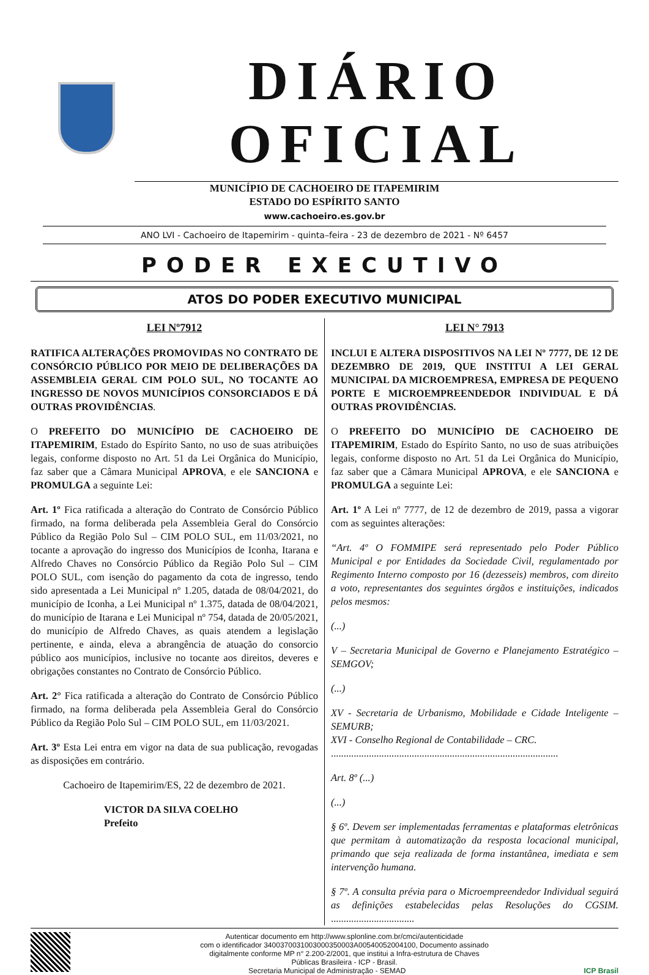DIÁRIO OFICIAL
MUNICÍPIO DE CACHOEIRO DE ITAPEMIRIM
ESTADO DO ESPÍRITO SANTO
www.cachoeiro.es.gov.br
ANO LVI - Cachoeiro de Itapemirim - quinta–feira - 23 de dezembro de 2021 - Nº 6457
PODER EXECUTIVO
ATOS DO PODER EXECUTIVO MUNICIPAL
LEI Nº7912
RATIFICA ALTERAÇÕES PROMOVIDAS NO CONTRATO DE CONSÓRCIO PÚBLICO POR MEIO DE DELIBERAÇÕES DA ASSEMBLEIA GERAL CIM POLO SUL, NO TOCANTE AO INGRESSO DE NOVOS MUNICÍPIOS CONSORCIADOS E DÁ OUTRAS PROVIDÊNCIAS.
O PREFEITO DO MUNICÍPIO DE CACHOEIRO DE ITAPEMIRIM, Estado do Espírito Santo, no uso de suas atribuições legais, conforme disposto no Art. 51 da Lei Orgânica do Município, faz saber que a Câmara Municipal APROVA, e ele SANCIONA e PROMULGA a seguinte Lei:
Art. 1º Fica ratificada a alteração do Contrato de Consórcio Público firmado, na forma deliberada pela Assembleia Geral do Consórcio Público da Região Polo Sul – CIM POLO SUL, em 11/03/2021, no tocante a aprovação do ingresso dos Municípios de Iconha, Itarana e Alfredo Chaves no Consórcio Público da Região Polo Sul – CIM POLO SUL, com isenção do pagamento da cota de ingresso, tendo sido apresentada a Lei Municipal nº 1.205, datada de 08/04/2021, do município de Iconha, a Lei Municipal nº 1.375, datada de 08/04/2021, do município de Itarana e Lei Municipal nº 754, datada de 20/05/2021, do município de Alfredo Chaves, as quais atendem a legislação pertinente, e ainda, eleva a abrangência de atuação do consorcio público aos municípios, inclusive no tocante aos direitos, deveres e obrigações constantes no Contrato de Consórcio Público.
Art. 2° Fica ratificada a alteração do Contrato de Consórcio Público firmado, na forma deliberada pela Assembleia Geral do Consórcio Público da Região Polo Sul – CIM POLO SUL, em 11/03/2021.
Art. 3º Esta Lei entra em vigor na data de sua publicação, revogadas as disposições em contrário.
Cachoeiro de Itapemirim/ES, 22 de dezembro de 2021.
VICTOR DA SILVA COELHO
Prefeito
LEI N° 7913
INCLUI E ALTERA DISPOSITIVOS NA LEI Nº 7777, DE 12 DE DEZEMBRO DE 2019, QUE INSTITUI A LEI GERAL MUNICIPAL DA MICROEMPRESA, EMPRESA DE PEQUENO PORTE E MICROEMPREENDEDOR INDIVIDUAL E DÁ OUTRAS PROVIDÊNCIAS.
O PREFEITO DO MUNICÍPIO DE CACHOEIRO DE ITAPEMIRIM, Estado do Espírito Santo, no uso de suas atribuições legais, conforme disposto no Art. 51 da Lei Orgânica do Município, faz saber que a Câmara Municipal APROVA, e ele SANCIONA e PROMULGA a seguinte Lei:
Art. 1º A Lei nº 7777, de 12 de dezembro de 2019, passa a vigorar com as seguintes alterações:
“Art. 4º O FOMMIPE será representado pelo Poder Público Municipal e por Entidades da Sociedade Civil, regulamentado por Regimento Interno composto por 16 (dezesseis) membros, com direito a voto, representantes dos seguintes órgãos e instituições, indicados pelos mesmos:
(...)
V – Secretaria Municipal de Governo e Planejamento Estratégico – SEMGOV;
(...)
XV - Secretaria de Urbanismo, Mobilidade e Cidade Inteligente – SEMURB;
XVI - Conselho Regional de Contabilidade – CRC.
..........................................................................................
Art. 8º (...)
(...)
§ 6º. Devem ser implementadas ferramentas e plataformas eletrônicas que permitam à automatização da resposta locacional municipal, primando que seja realizada de forma instantânea, imediata e sem intervenção humana.
§ 7º. A consulta prévia para o Microempreendedor Individual seguirá as definições estabelecidas pelas Resoluções do CGSIM. .................................
Autenticar documento em http://www.splonline.com.br/cmci/autenticidade
com o identificador 3400370031003000350003A00540052004100, Documento assinado
digitalmente conforme MP n° 2.200-2/2001, que institui a Infra-estrutura de Chaves
Públicas Brasileira - ICP - Brasil.
Secretaria Municipal de Administração - SEMAD ICP Brasil